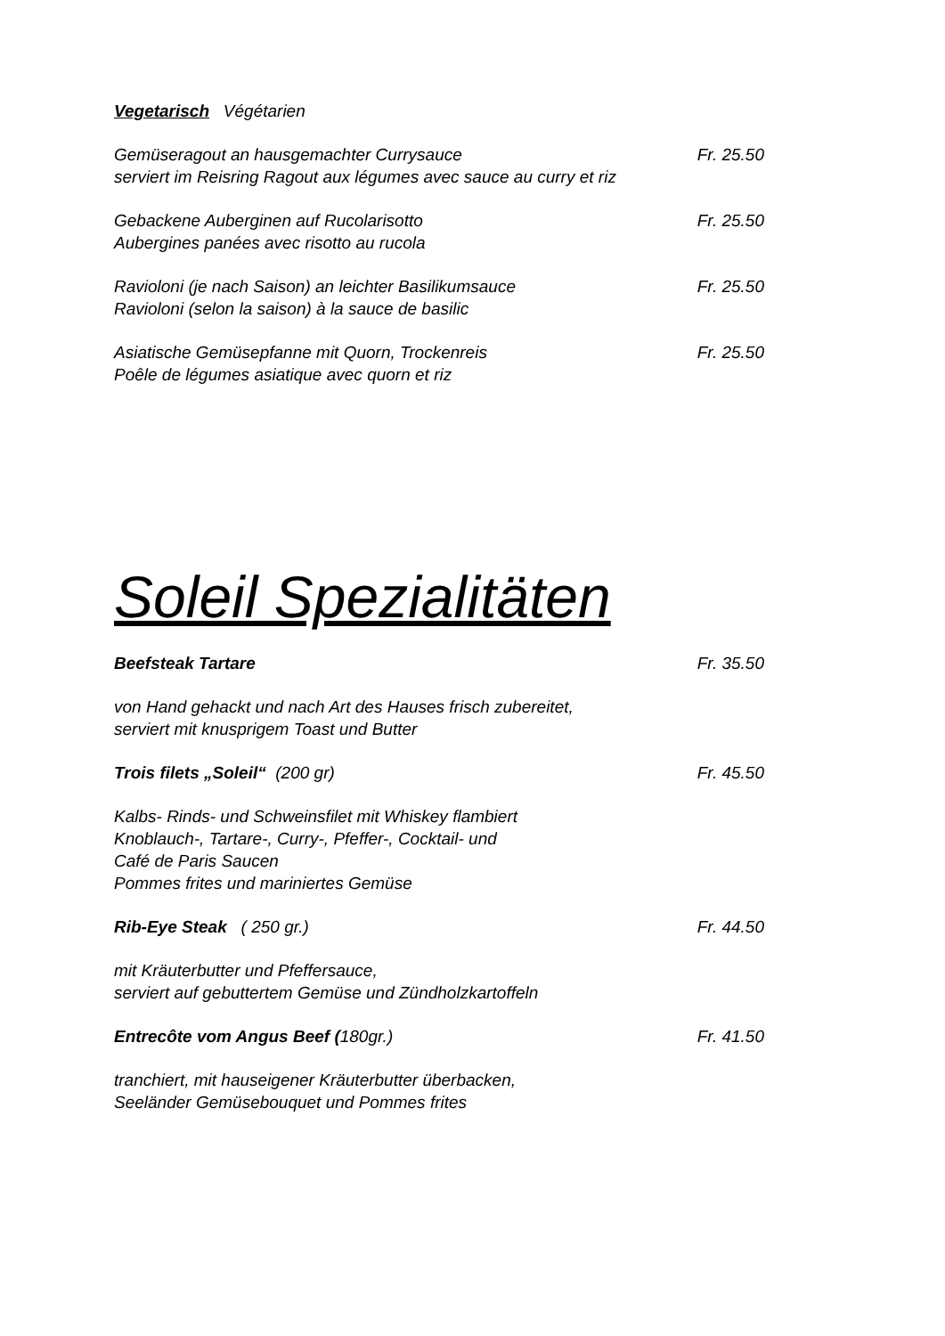Vegetarisch Végétarien
Gemüseragout an hausgemachter Currysauce Fr. 25.50
serviert im Reisring Ragout aux légumes avec sauce au curry et riz
Gebackene Auberginen auf Rucolarisotto Fr. 25.50
Aubergines panées avec risotto au rucola
Ravioloni (je nach Saison) an leichter Basilikumsauce Fr. 25.50
Ravioloni (selon la saison) à la sauce de basilic
Asiatische Gemüsepfanne mit Quorn, Trockenreis Fr. 25.50
Poêle de légumes asiatique avec quorn et riz
Soleil Spezialitäten
Beefsteak Tartare Fr. 35.50
von Hand gehackt und nach Art des Hauses frisch zubereitet,
serviert mit knusprigem Toast und Butter
Trois filets „Soleil“ (200 gr) Fr. 45.50
Kalbs- Rinds- und Schweinsfilet mit Whiskey flambiert
Knoblauch-, Tartare-, Curry-, Pfeffer-, Cocktail- und
Café de Paris Saucen
Pommes frites und mariniertes Gemüse
Rib-Eye Steak ( 250 gr.) Fr. 44.50
mit Kräuterbutter und Pfeffersauce,
serviert auf gebuttertem Gemüse und Zündholzkartoffeln
Entrecôte vom Angus Beef (180gr.) Fr. 41.50
tranchiert, mit hauseigener Kräuterbutter überbacken,
Seeländer Gemüsebouquet und Pommes frites